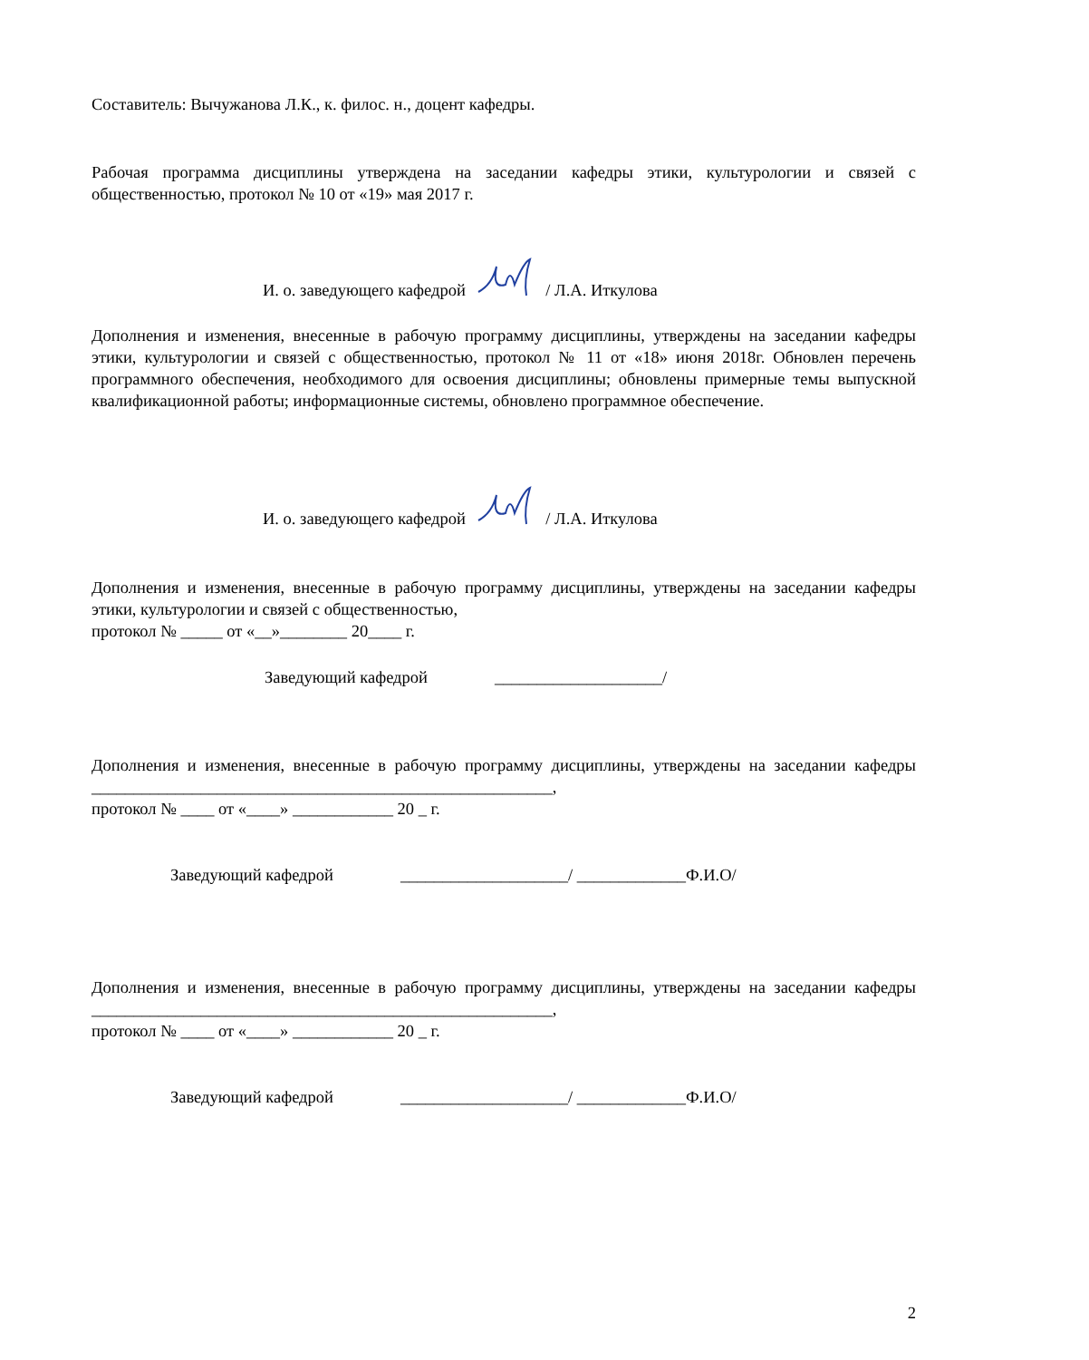Составитель: Вычужанова Л.К., к. филос. н., доцент кафедры.
Рабочая программа дисциплины утверждена на заседании кафедры этики, культурологии и связей с общественностью, протокол № 10 от «19» мая 2017 г.
И. о. заведующего кафедрой / Л.А. Иткулова
Дополнения и изменения, внесенные в рабочую программу дисциплины, утверждены на заседании кафедры этики, культурологии и связей с общественностью, протокол № 11 от «18» июня 2018г. Обновлен перечень программного обеспечения, необходимого для освоения дисциплины; обновлены примерные темы выпускной квалификационной работы; информационные системы, обновлено программное обеспечение.
И. о. заведующего кафедрой / Л.А. Иткулова
Дополнения и изменения, внесенные в рабочую программу дисциплины, утверждены на заседании кафедры этики, культурологии и связей с общественностью,
протокол № _____ от «__»________ 20____ г.
Заведующий кафедрой ____________________/
Дополнения и изменения, внесенные в рабочую программу дисциплины, утверждены на заседании кафедры _______________________________________________________,
протокол № ____ от «____» ____________ 20 _ г.
Заведующий кафедрой ____________________/ _____________Ф.И.О/
Дополнения и изменения, внесенные в рабочую программу дисциплины, утверждены на заседании кафедры _______________________________________________________,
протокол № ____ от «____» ____________ 20 _ г.
Заведующий кафедрой ____________________/ _____________Ф.И.О/
2